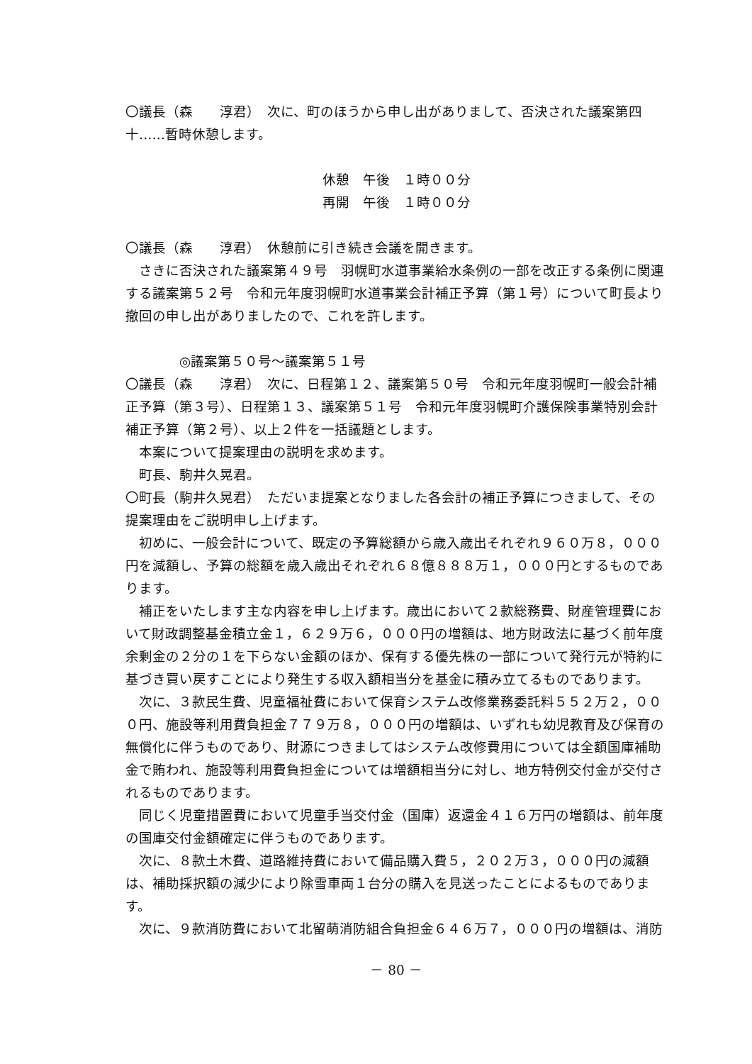〇議長（森　　淳君）　次に、町のほうから申し出がありまして、否決された議案第四十……暫時休憩します。
休憩　午後　１時００分
再開　午後　１時００分
〇議長（森　　淳君）　休憩前に引き続き会議を開きます。
さきに否決された議案第４９号　羽幌町水道事業給水条例の一部を改正する条例に関連する議案第５２号　令和元年度羽幌町水道事業会計補正予算（第１号）について町長より撤回の申し出がありましたので、これを許します。
◎議案第５０号～議案第５１号
〇議長（森　　淳君）　次に、日程第１２、議案第５０号　令和元年度羽幌町一般会計補正予算（第３号）、日程第１３、議案第５１号　令和元年度羽幌町介護保険事業特別会計補正予算（第２号）、以上２件を一括議題とします。
本案について提案理由の説明を求めます。
町長、駒井久晃君。
〇町長（駒井久晃君）　ただいま提案となりました各会計の補正予算につきまして、その提案理由をご説明申し上げます。
初めに、一般会計について、既定の予算総額から歳入歳出それぞれ９６０万８，０００円を減額し、予算の総額を歳入歳出それぞれ６８億８８８万１，０００円とするものであります。
補正をいたします主な内容を申し上げます。歳出において２款総務費、財産管理費において財政調整基金積立金１，６２９万６，０００円の増額は、地方財政法に基づく前年度余剰金の２分の１を下らない金額のほか、保有する優先株の一部について発行元が特約に基づき買い戻すことにより発生する収入額相当分を基金に積み立てるものであります。
次に、３款民生費、児童福祉費において保育システム改修業務委託料５５２万２，０００円、施設等利用費負担金７７９万８，０００円の増額は、いずれも幼児教育及び保育の無償化に伴うものであり、財源につきましてはシステム改修費用については全額国庫補助金で賄われ、施設等利用費負担金については増額相当分に対し、地方特例交付金が交付されるものであります。
同じく児童措置費において児童手当交付金（国庫）返還金４１６万円の増額は、前年度の国庫交付金額確定に伴うものであります。
次に、８款土木費、道路維持費において備品購入費５，２０２万３，０００円の減額は、補助採択額の減少により除雪車両１台分の購入を見送ったことによるものであります。
次に、９款消防費において北留萌消防組合負担金６４６万７，０００円の増額は、消防
－ 80 －